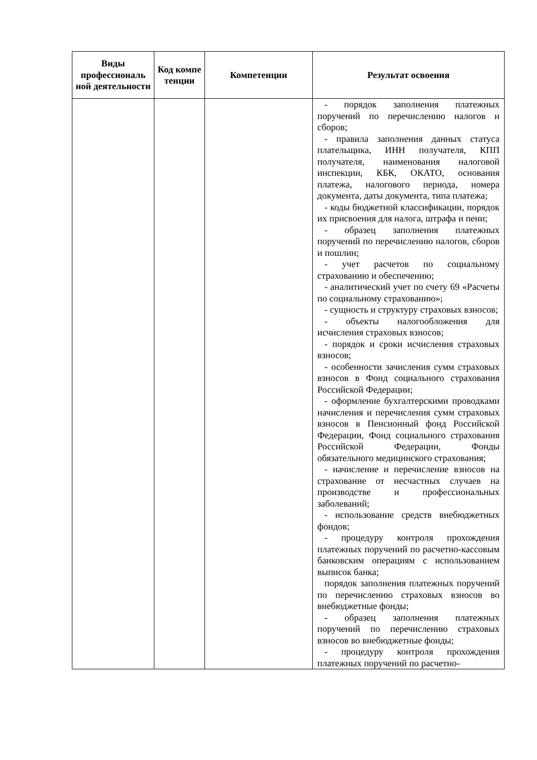| Виды профессиональ ной деятельности | Код компе тенции | Компетенции | Результат освоения |
| --- | --- | --- | --- |
| | | | - порядок заполнения платежных поручений по перечислению налогов и сборов; - правила заполнения данных статуса плательщика, ИНН получателя, КПП получателя, наименования налоговой инспекции, КБК, ОКАТО, основания платежа, налогового периода, номера документа, даты документа, типа платежа; - коды бюджетной классификации, порядок их присвоения для налога, штрафа и пени; - образец заполнения платежных поручений по перечислению налогов, сборов и пошлин; - учет расчетов по социальному страхованию и обеспечению; - аналитический учет по счету 69 «Расчеты по социальному страхованию»; - сущность и структуру страховых взносов; - объекты налогообложения для исчисления страховых взносов; - порядок и сроки исчисления страховых взносов; - особенности зачисления сумм страховых взносов в Фонд социального страхования Российской Федерации; - оформление бухгалтерскими проводками начисления и перечисления сумм страховых взносов в Пенсионный фонд Российской Федерации, Фонд социального страхования Российской Федерации, Фонды обязательного медицинского страхования; - начисление и перечисление взносов на страхование от несчастных случаев на производстве и профессиональных заболеваний; - использование средств внебюджетных фондов; - процедуру контроля прохождения платежных поручений по расчетно-кассовым банковским операциям с использованием выписок банка; порядок заполнения платежных поручений по перечислению страховых взносов во внебюджетные фонды; - образец заполнения платежных поручений по перечислению страховых взносов во внебюджетные фонды; - процедуру контроля прохождения платежных поручений по расчетно- |